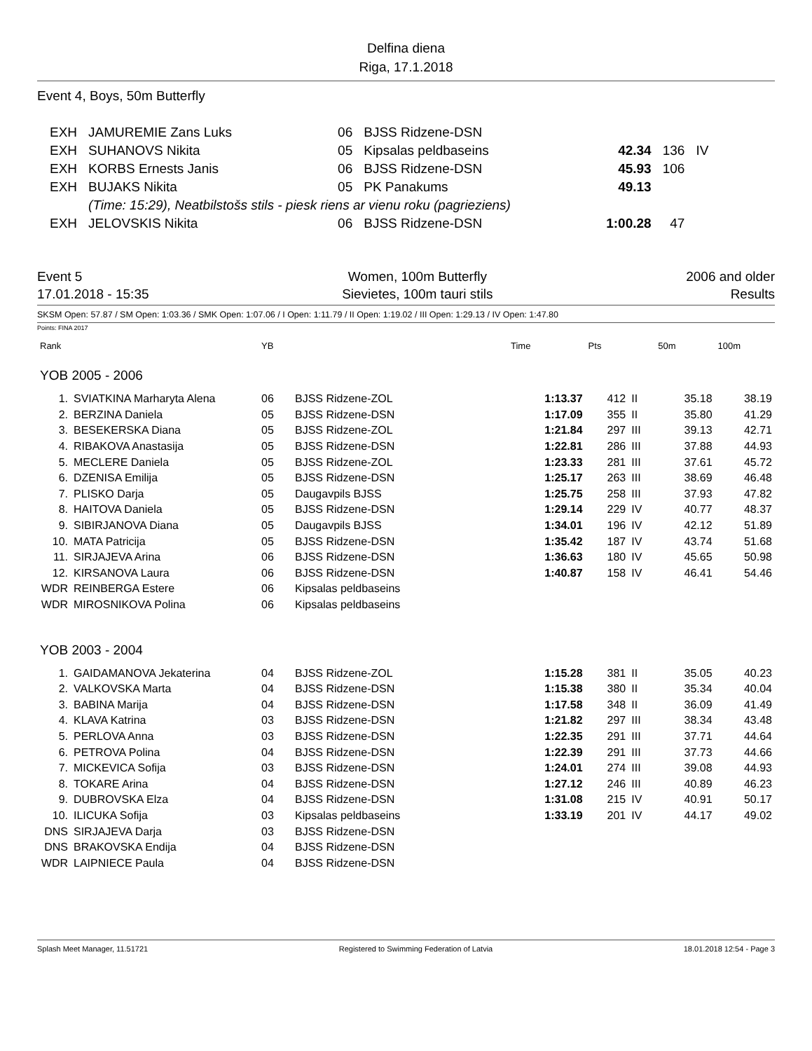Delfina diena
Riga, 17.1.2018
Event 4, Boys, 50m Butterfly
| EXH | JAMUREMIE Zans Luks | 06 | BJSS Ridzene-DSN | | | |
| EXH | SUHANOVS Nikita | 05 | Kipsalas peldbaseins | 42.34 | 136 | IV |
| EXH | KORBS Ernests Janis | 06 | BJSS Ridzene-DSN | 45.93 | 106 | |
| EXH | BUJAKS Nikita | 05 | PK Panakums | 49.13 | | |
| | (Time: 15:29), Neatbilstošs stils - piesk riens ar vienu roku (pagrieziens) | | | | | |
| EXH | JELOVSKIS Nikita | 06 | BJSS Ridzene-DSN | 1:00.28 | 47 | |
Event 5
17.01.2018 - 15:35
Women, 100m Butterfly
Sievietes, 100m tauri stils
2006 and older
Results
SKSM Open: 57.87 / SM Open: 1:03.36 / SMK Open: 1:07.06 / I Open: 1:11.79 / II Open: 1:19.02 / III Open: 1:29.13 / IV Open: 1:47.80
Points: FINA 2017
| Rank | | YB | | Time | Pts | | 50m | 100m |
| --- | --- | --- | --- | --- | --- | --- | --- | --- |
| YOB 2005 - 2006 | | | | | | | | |
| 1. | SVIATKINA Marharyta Alena | 06 | BJSS Ridzene-ZOL | 1:13.37 | 412 | II | 35.18 | 38.19 |
| 2. | BERZINA Daniela | 05 | BJSS Ridzene-DSN | 1:17.09 | 355 | II | 35.80 | 41.29 |
| 3. | BESEKERSKA Diana | 05 | BJSS Ridzene-ZOL | 1:21.84 | 297 | III | 39.13 | 42.71 |
| 4. | RIBAKOVA Anastasija | 05 | BJSS Ridzene-DSN | 1:22.81 | 286 | III | 37.88 | 44.93 |
| 5. | MECLERE Daniela | 05 | BJSS Ridzene-ZOL | 1:23.33 | 281 | III | 37.61 | 45.72 |
| 6. | DZENISA Emilija | 05 | BJSS Ridzene-DSN | 1:25.17 | 263 | III | 38.69 | 46.48 |
| 7. | PLISKO Darja | 05 | Daugavpils BJSS | 1:25.75 | 258 | III | 37.93 | 47.82 |
| 8. | HAITOVA Daniela | 05 | BJSS Ridzene-DSN | 1:29.14 | 229 | IV | 40.77 | 48.37 |
| 9. | SIBIRJANOVA Diana | 05 | Daugavpils BJSS | 1:34.01 | 196 | IV | 42.12 | 51.89 |
| 10. | MATA Patricija | 05 | BJSS Ridzene-DSN | 1:35.42 | 187 | IV | 43.74 | 51.68 |
| 11. | SIRJAJEVA Arina | 06 | BJSS Ridzene-DSN | 1:36.63 | 180 | IV | 45.65 | 50.98 |
| 12. | KIRSANOVA Laura | 06 | BJSS Ridzene-DSN | 1:40.87 | 158 | IV | 46.41 | 54.46 |
| WDR | REINBERGA Estere | 06 | Kipsalas peldbaseins | | | | | |
| WDR | MIROSNIKOVA Polina | 06 | Kipsalas peldbaseins | | | | | |
| YOB 2003 - 2004 | | | | | | | | |
| 1. | GAIDAMANOVA Jekaterina | 04 | BJSS Ridzene-ZOL | 1:15.28 | 381 | II | 35.05 | 40.23 |
| 2. | VALKOVSKA Marta | 04 | BJSS Ridzene-DSN | 1:15.38 | 380 | II | 35.34 | 40.04 |
| 3. | BABINA Marija | 04 | BJSS Ridzene-DSN | 1:17.58 | 348 | II | 36.09 | 41.49 |
| 4. | KLAVA Katrina | 03 | BJSS Ridzene-DSN | 1:21.82 | 297 | III | 38.34 | 43.48 |
| 5. | PERLOVA Anna | 03 | BJSS Ridzene-DSN | 1:22.35 | 291 | III | 37.71 | 44.64 |
| 6. | PETROVA Polina | 04 | BJSS Ridzene-DSN | 1:22.39 | 291 | III | 37.73 | 44.66 |
| 7. | MICKEVICA Sofija | 03 | BJSS Ridzene-DSN | 1:24.01 | 274 | III | 39.08 | 44.93 |
| 8. | TOKARE Arina | 04 | BJSS Ridzene-DSN | 1:27.12 | 246 | III | 40.89 | 46.23 |
| 9. | DUBROVSKA Elza | 04 | BJSS Ridzene-DSN | 1:31.08 | 215 | IV | 40.91 | 50.17 |
| 10. | ILICUKA Sofija | 03 | Kipsalas peldbaseins | 1:33.19 | 201 | IV | 44.17 | 49.02 |
| DNS | SIRJAJEVA Darja | 03 | BJSS Ridzene-DSN | | | | | |
| DNS | BRAKOVSKA Endija | 04 | BJSS Ridzene-DSN | | | | | |
| WDR | LAIPNIECE Paula | 04 | BJSS Ridzene-DSN | | | | | |
Splash Meet Manager, 11.51721 Registered to Swimming Federation of Latvia 18.01.2018 12:54 - Page 3